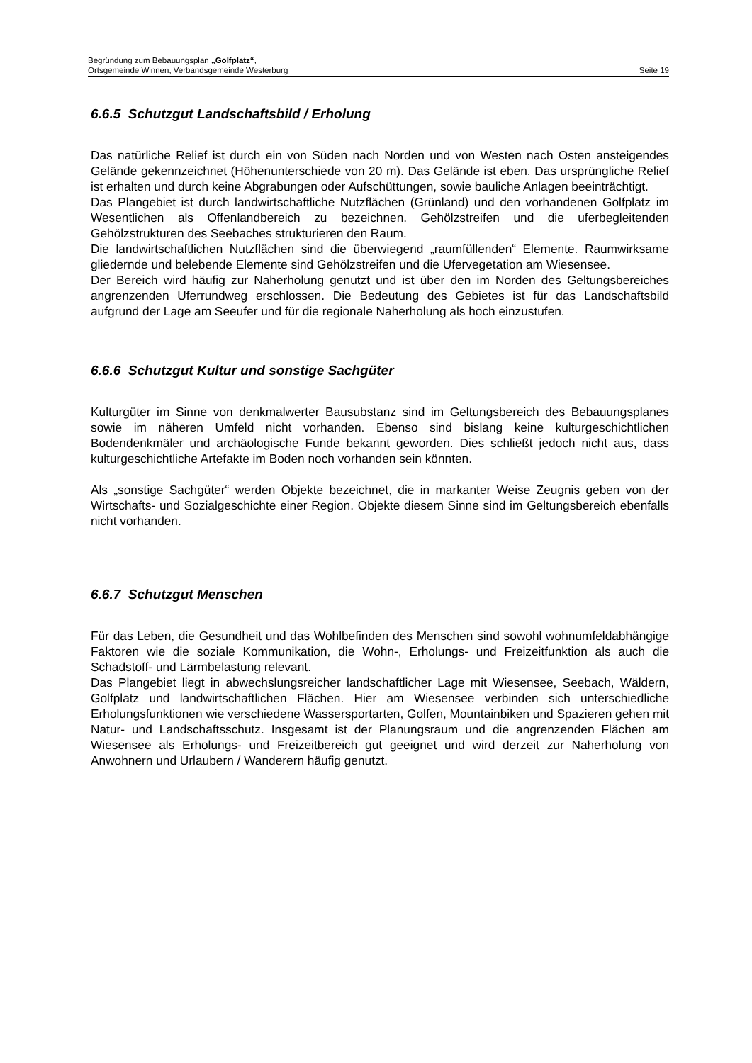Begründung zum Bebauungsplan „Golfplatz“,
Ortsgemeinde Winnen, Verbandsgemeinde Westerburg Seite 19
6.6.5 Schutzgut Landschaftsbild / Erholung
Das natürliche Relief ist durch ein von Süden nach Norden und von Westen nach Osten ansteigendes Gelände gekennzeichnet (Höhenunterschiede von 20 m). Das Gelände ist eben. Das ursprüngliche Relief ist erhalten und durch keine Abgrabungen oder Aufschüttungen, sowie bauliche Anlagen beeinträchtigt.
Das Plangebiet ist durch landwirtschaftliche Nutzflächen (Grünland) und den vorhandenen Golfplatz im Wesentlichen als Offenlandbereich zu bezeichnen. Gehölzstreifen und die uferbegleitenden Gehölzstrukturen des Seebaches strukturieren den Raum.
Die landwirtschaftlichen Nutzflächen sind die überwiegend „raumfüllenden“ Elemente. Raumwirksame gliedernde und belebende Elemente sind Gehölzstreifen und die Ufervegetation am Wiesensee.
Der Bereich wird häufig zur Naherholung genutzt und ist über den im Norden des Geltungsbereiches angrenzenden Uferrundweg erschlossen. Die Bedeutung des Gebietes ist für das Landschaftsbild aufgrund der Lage am Seeufer und für die regionale Naherholung als hoch einzustufen.
6.6.6 Schutzgut Kultur und sonstige Sachgüter
Kulturgüter im Sinne von denkmalwerter Bausubstanz sind im Geltungsbereich des Bebauungsplanes sowie im näheren Umfeld nicht vorhanden. Ebenso sind bislang keine kulturgeschichtlichen Bodendenkmäler und archäologische Funde bekannt geworden. Dies schließt jedoch nicht aus, dass kulturgeschichtliche Artefakte im Boden noch vorhanden sein könnten.
Als „sonstige Sachgüter“ werden Objekte bezeichnet, die in markanter Weise Zeugnis geben von der Wirtschafts- und Sozialgeschichte einer Region. Objekte diesem Sinne sind im Geltungsbereich ebenfalls nicht vorhanden.
6.6.7 Schutzgut Menschen
Für das Leben, die Gesundheit und das Wohlbefinden des Menschen sind sowohl wohnumfeldabhängige Faktoren wie die soziale Kommunikation, die Wohn-, Erholungs- und Freizeitfunktion als auch die Schadstoff- und Lärmbelastung relevant.
Das Plangebiet liegt in abwechslungsreicher landschaftlicher Lage mit Wiesensee, Seebach, Wäldern, Golfplatz und landwirtschaftlichen Flächen. Hier am Wiesensee verbinden sich unterschiedliche Erholungsfunktionen wie verschiedene Wassersportarten, Golfen, Mountainbiken und Spazieren gehen mit Natur- und Landschaftsschutz. Insgesamt ist der Planungsraum und die angrenzenden Flächen am Wiesensee als Erholungs- und Freizeitbereich gut geeignet und wird derzeit zur Naherholung von Anwohnern und Urlaubern / Wanderern häufig genutzt.